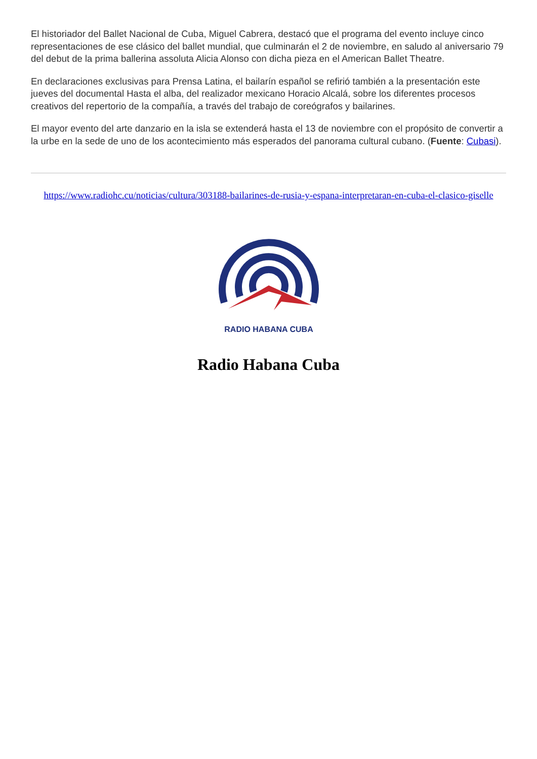El historiador del Ballet Nacional de Cuba, Miguel Cabrera, destacó que el programa del evento incluye cinco representaciones de ese clásico del ballet mundial, que culminarán el 2 de noviembre, en saludo al aniversario 79 del debut de la prima ballerina assoluta Alicia Alonso con dicha pieza en el American Ballet Theatre.
En declaraciones exclusivas para Prensa Latina, el bailarín español se refirió también a la presentación este jueves del documental Hasta el alba, del realizador mexicano Horacio Alcalá, sobre los diferentes procesos creativos del repertorio de la compañía, a través del trabajo de coreógrafos y bailarines.
El mayor evento del arte danzario en la isla se extenderá hasta el 13 de noviembre con el propósito de convertir a la urbe en la sede de uno de los acontecimiento más esperados del panorama cultural cubano. (Fuente: Cubasi).
https://www.radiohc.cu/noticias/cultura/303188-bailarines-de-rusia-y-espana-interpretaran-en-cuba-el-clasico-giselle
RADIO HABANA CUBA
Radio Habana Cuba